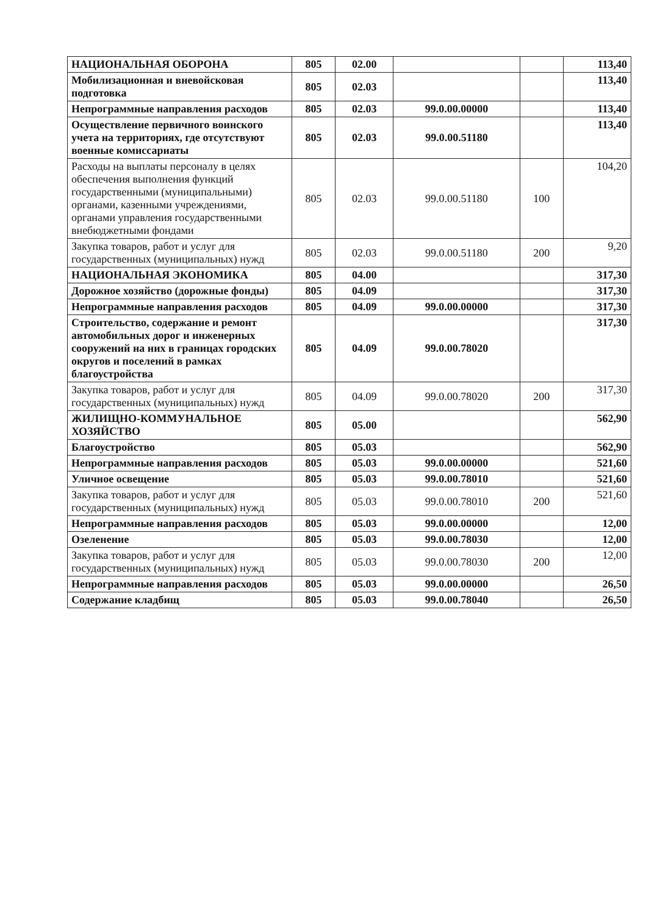| НАЦИОНАЛЬНАЯ ОБОРОНА | 805 | 02.00 | | | 113,40 |
| Мобилизационная и вневойсковая подготовка | 805 | 02.03 | | | 113,40 |
| Непрограммные направления расходов | 805 | 02.03 | 99.0.00.00000 | | 113,40 |
| Осуществление первичного воинского учета на территориях, где отсутствуют военные комиссариаты | 805 | 02.03 | 99.0.00.51180 | | 113,40 |
| Расходы на выплаты персоналу в целях обеспечения выполнения функций государственными (муниципальными) органами, казенными учреждениями, органами управления государственными внебюджетными фондами | 805 | 02.03 | 99.0.00.51180 | 100 | 104,20 |
| Закупка товаров, работ и услуг для государственных (муниципальных) нужд | 805 | 02.03 | 99.0.00.51180 | 200 | 9,20 |
| НАЦИОНАЛЬНАЯ ЭКОНОМИКА | 805 | 04.00 | | | 317,30 |
| Дорожное хозяйство (дорожные фонды) | 805 | 04.09 | | | 317,30 |
| Непрограммные направления расходов | 805 | 04.09 | 99.0.00.00000 | | 317,30 |
| Строительство, содержание и ремонт автомобильных дорог и инженерных сооружений на них в границах городских округов и поселений в рамках благоустройства | 805 | 04.09 | 99.0.00.78020 | | 317,30 |
| Закупка товаров, работ и услуг для государственных (муниципальных) нужд | 805 | 04.09 | 99.0.00.78020 | 200 | 317,30 |
| ЖИЛИЩНО-КОММУНАЛЬНОЕ ХОЗЯЙСТВО | 805 | 05.00 | | | 562,90 |
| Благоустройство | 805 | 05.03 | | | 562,90 |
| Непрограммные направления расходов | 805 | 05.03 | 99.0.00.00000 | | 521,60 |
| Уличное освещение | 805 | 05.03 | 99.0.00.78010 | | 521,60 |
| Закупка товаров, работ и услуг для государственных (муниципальных) нужд | 805 | 05.03 | 99.0.00.78010 | 200 | 521,60 |
| Непрограммные направления расходов | 805 | 05.03 | 99.0.00.00000 | | 12,00 |
| Озеленение | 805 | 05.03 | 99.0.00.78030 | | 12,00 |
| Закупка товаров, работ и услуг для государственных (муниципальных) нужд | 805 | 05.03 | 99.0.00.78030 | 200 | 12,00 |
| Непрограммные направления расходов | 805 | 05.03 | 99.0.00.00000 | | 26,50 |
| Содержание кладбищ | 805 | 05.03 | 99.0.00.78040 | | 26,50 |